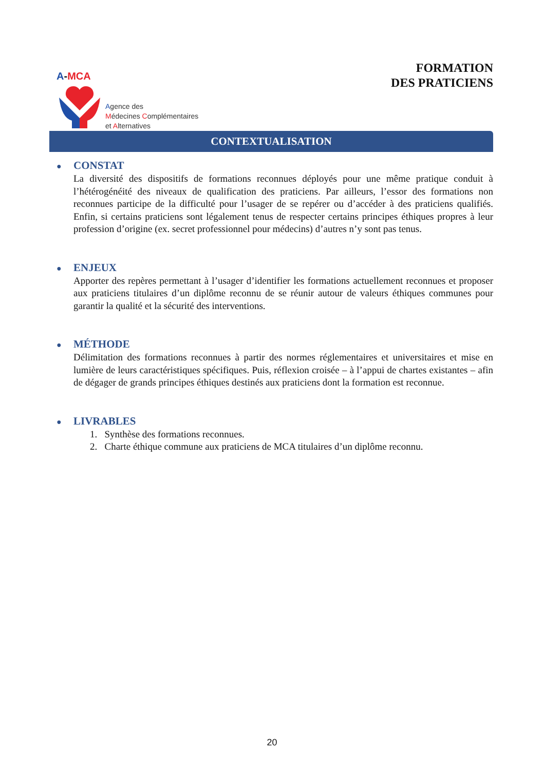A-MCA
Agence des
Médecines Complémentaires
et Alternatives
FORMATION
DES PRATICIENS
CONTEXTUALISATION
●
CONSTAT
La diversité des dispositifs de formations reconnues déployés pour une même pratique conduit à l’hétérogénéité des niveaux de qualification des praticiens. Par ailleurs, l’essor des formations non reconnues participe de la difficulté pour l’usager de se repérer ou d’accéder à des praticiens qualifiés. Enfin, si certains praticiens sont légalement tenus de respecter certains principes éthiques propres à leur profession d’origine (ex. secret professionnel pour médecins) d’autres n’y sont pas tenus.
●
ENJEUX
Apporter des repères permettant à l’usager d’identifier les formations actuellement reconnues et proposer aux praticiens titulaires d’un diplôme reconnu de se réunir autour de valeurs éthiques communes pour garantir la qualité et la sécurité des interventions.
●
MÉTHODE
Délimitation des formations reconnues à partir des normes réglementaires et universitaires et mise en lumière de leurs caractéristiques spécifiques. Puis, réflexion croisée – à l’appui de chartes existantes – afin de dégager de grands principes éthiques destinés aux praticiens dont la formation est reconnue.
●
LIVRABLES
1. Synthèse des formations reconnues.
2. Charte éthique commune aux praticiens de MCA titulaires d’un diplôme reconnu.
20